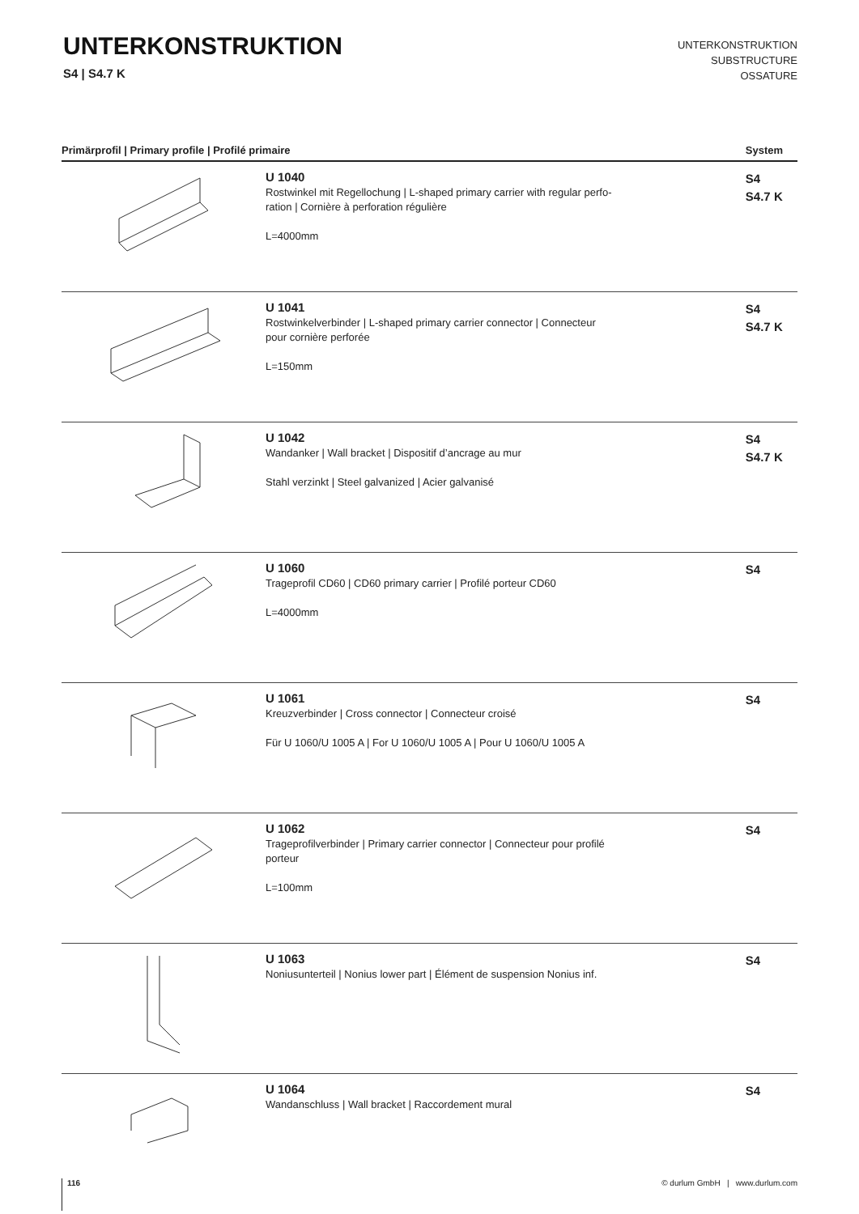UNTERKONSTRUKTION
S4 | S4.7 K
UNTERKONSTRUKTION
SUBSTRUCTURE
OSSATURE
| Primärprofil / Primary profile / Profilé primaire | | System |
| --- | --- | --- |
| | U 1040 Rostwinkel mit Regellochung / L-shaped primary carrier with regular perfo- ration / Cornière à perforation régulière L=4000mm | S4 S4.7 K |
| | U 1041 Rostwinkelverbinder / L-shaped primary carrier connector / Connecteur pour cornière perforée L=150mm | S4 S4.7 K |
| | U 1042 Wandanker / Wall bracket / Dispositif d’ancrage au mur Stahl verzinkt / Steel galvanized / Acier galvanisé | S4 S4.7 K |
| | U 1060 Trageprofil CD60 / CD60 primary carrier / Profilé porteur CD60 L=4000mm | S4 |
| | U 1061 Kreuzverbinder / Cross connector / Connecteur croisé Für U 1060/U 1005 A / For U 1060/U 1005 A / Pour U 1060/U 1005 A | S4 |
| | U 1062 Trageprofilverbinder / Primary carrier connector / Connecteur pour profilé porteur L=100mm | S4 |
| | U 1063 Noniusunterteil / Nonius lower part / Élément de suspension Nonius inf. | S4 |
| | U 1064 Wandanschluss / Wall bracket / Raccordement mural | S4 |
116 © durlum GmbH | www.durlum.com